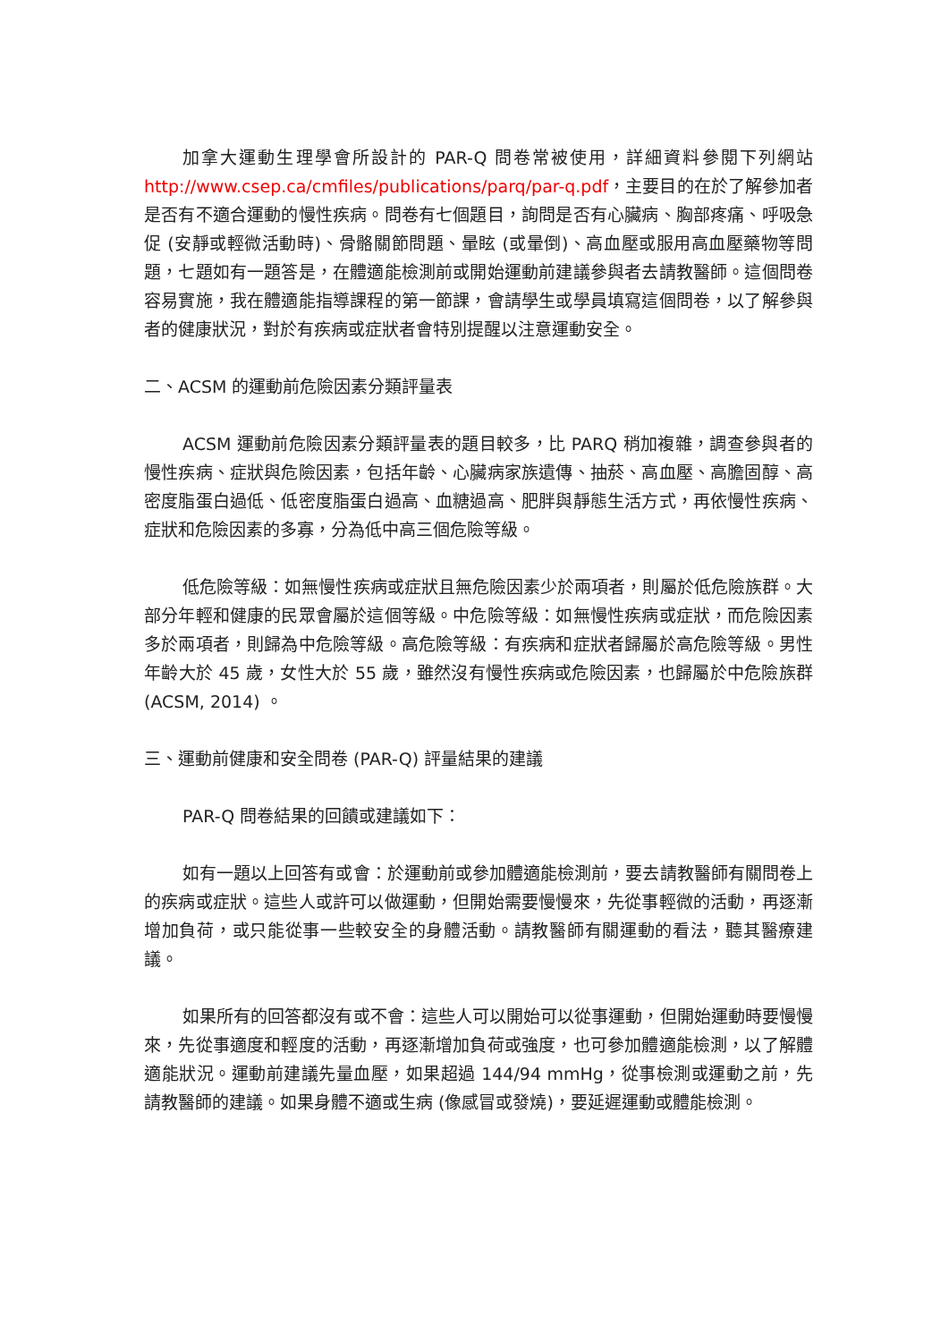加拿大運動生理學會所設計的 PAR-Q 問卷常被使用，詳細資料參閱下列網站 http://www.csep.ca/cmfiles/publications/parq/par-q.pdf，主要目的在於了解參加者是否有不適合運動的慢性疾病。問卷有七個題目，詢問是否有心臟病、胸部疼痛、呼吸急促 (安靜或輕微活動時)、骨骼關節問題、暈眩 (或暈倒)、高血壓或服用高血壓藥物等問題，七題如有一題答是，在體適能檢測前或開始運動前建議參與者去請教醫師。這個問卷容易實施，我在體適能指導課程的第一節課，會請學生或學員填寫這個問卷，以了解參與者的健康狀況，對於有疾病或症狀者會特別提醒以注意運動安全。
二、ACSM 的運動前危險因素分類評量表
ACSM 運動前危險因素分類評量表的題目較多，比 PARQ 稍加複雜，調查參與者的慢性疾病、症狀與危險因素，包括年齡、心臟病家族遺傳、抽菸、高血壓、高膽固醇、高密度脂蛋白過低、低密度脂蛋白過高、血糖過高、肥胖與靜態生活方式，再依慢性疾病、症狀和危險因素的多寡，分為低中高三個危險等級。
低危險等級：如無慢性疾病或症狀且無危險因素少於兩項者，則屬於低危險族群。大部分年輕和健康的民眾會屬於這個等級。中危險等級：如無慢性疾病或症狀，而危險因素多於兩項者，則歸為中危險等級。高危險等級：有疾病和症狀者歸屬於高危險等級。男性年齡大於 45 歲，女性大於 55 歲，雖然沒有慢性疾病或危險因素，也歸屬於中危險族群 (ACSM, 2014) 。
三、運動前健康和安全問卷 (PAR-Q) 評量結果的建議
PAR-Q 問卷結果的回饋或建議如下：
如有一題以上回答有或會：於運動前或參加體適能檢測前，要去請教醫師有關問卷上的疾病或症狀。這些人或許可以做運動，但開始需要慢慢來，先從事輕微的活動，再逐漸增加負荷，或只能從事一些較安全的身體活動。請教醫師有關運動的看法，聽其醫療建議。
如果所有的回答都沒有或不會：這些人可以開始可以從事運動，但開始運動時要慢慢來，先從事適度和輕度的活動，再逐漸增加負荷或強度，也可參加體適能檢測，以了解體適能狀況。運動前建議先量血壓，如果超過 144/94 mmHg，從事檢測或運動之前，先請教醫師的建議。如果身體不適或生病 (像感冒或發燒)，要延遲運動或體能檢測。